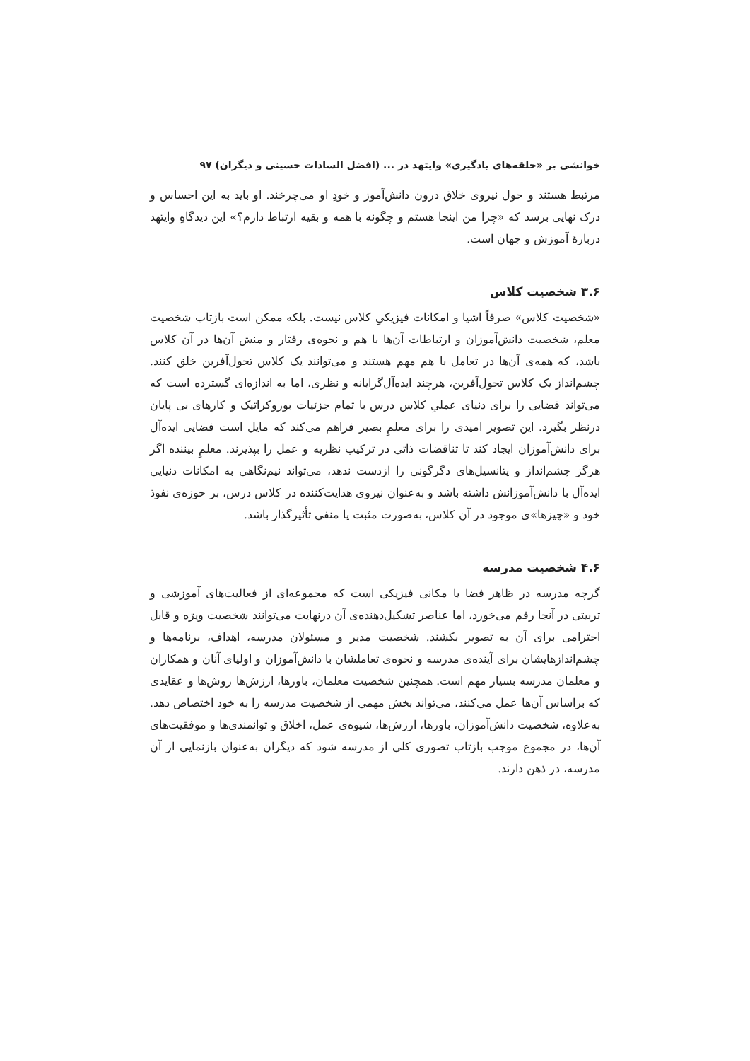خوانشی بر «حلقه‌های یادگیری» وایتهد در ... (افضل السادات حسینی و دیگران) ۹۷
مرتبط هستند و حول نیروی خلاق درون دانش‌آموز و خودِ او می‌چرخند. او باید به این احساس و درک نهایی برسد که «چرا من اینجا هستم و چگونه با همه و بقیه ارتباط دارم؟» این دیدگاهِ وایتهد دربارهٔ آموزش و جهان است.
۳.۶ شخصیت کلاس
«شخصیت کلاس» صرفاً اشیا و امکانات فیزیکیِ کلاس نیست. بلکه ممکن است بازتاب شخصیت معلم، شخصیت دانش‌آموزان و ارتباطات آن‌ها با هم و نحوه‌ی رفتار و منش آن‌ها در آن کلاس باشد، که همه‌ی آن‌ها در تعامل با هم مهم هستند و می‌توانند یک کلاس تحول‌آفرین خلق کنند. چشم‌انداز یک کلاس تحول‌آفرین، هرچند ایده‌آل‌گرایانه و نظری، اما به اندازه‌ای گسترده است که می‌تواند فضایی را برای دنیای عملیِ کلاس درس با تمام جزئیات بوروکراتیک و کارهای بی پایان درنظر بگیرد. این تصویر امیدی را برای معلمِ بصیر فراهم می‌کند که مایل است فضایی ایده‌آل برای دانش‌آموزان ایجاد کند تا تناقضات ذاتی در ترکیب نظریه و عمل را بپذیرند. معلمِ بیننده اگر هرگز چشم‌انداز و پتانسیل‌های دگرگونی را ازدست ندهد، می‌تواند نیم‌نگاهی به امکانات دنیایی ایده‌آل با دانش‌آموزانش داشته باشد و به‌عنوان نیروی هدایت‌کننده در کلاس درس، بر حوزه‌ی نفوذ خود و «چیزها»ی موجود در آن کلاس، به‌صورت مثبت یا منفی تأثیرگذار باشد.
۴.۶ شخصیت مدرسه
گرچه مدرسه در ظاهر فضا یا مکانی فیزیکی است که مجموعه‌ای از فعالیت‌های آموزشی و تربیتی در آنجا رقم می‌خورد، اما عناصر تشکیل‌دهنده‌ی آن درنهایت می‌توانند شخصیت ویژه و قابل احترامی برای آن به تصویر بکشند. شخصیت مدیر و مسئولان مدرسه، اهداف، برنامه‌ها و چشم‌اندازهایشان برای آینده‌ی مدرسه و نحوه‌ی تعاملشان با دانش‌آموزان و اولیای آنان و همکاران و معلمان مدرسه بسیار مهم است. همچنین شخصیت معلمان، باورها، ارزش‌ها روش‌ها و عقایدی که براساس آن‌ها عمل می‌کنند، می‌تواند بخش مهمی از شخصیت مدرسه را به خود اختصاص دهد. به‌علاوه، شخصیت دانش‌آموزان، باورها، ارزش‌ها، شیوه‌ی عمل، اخلاق و توانمندی‌ها و موفقیت‌های آن‌ها، در مجموع موجب بازتاب تصوری کلی از مدرسه شود که دیگران به‌عنوان بازنمایی از آن مدرسه، در ذهن دارند.